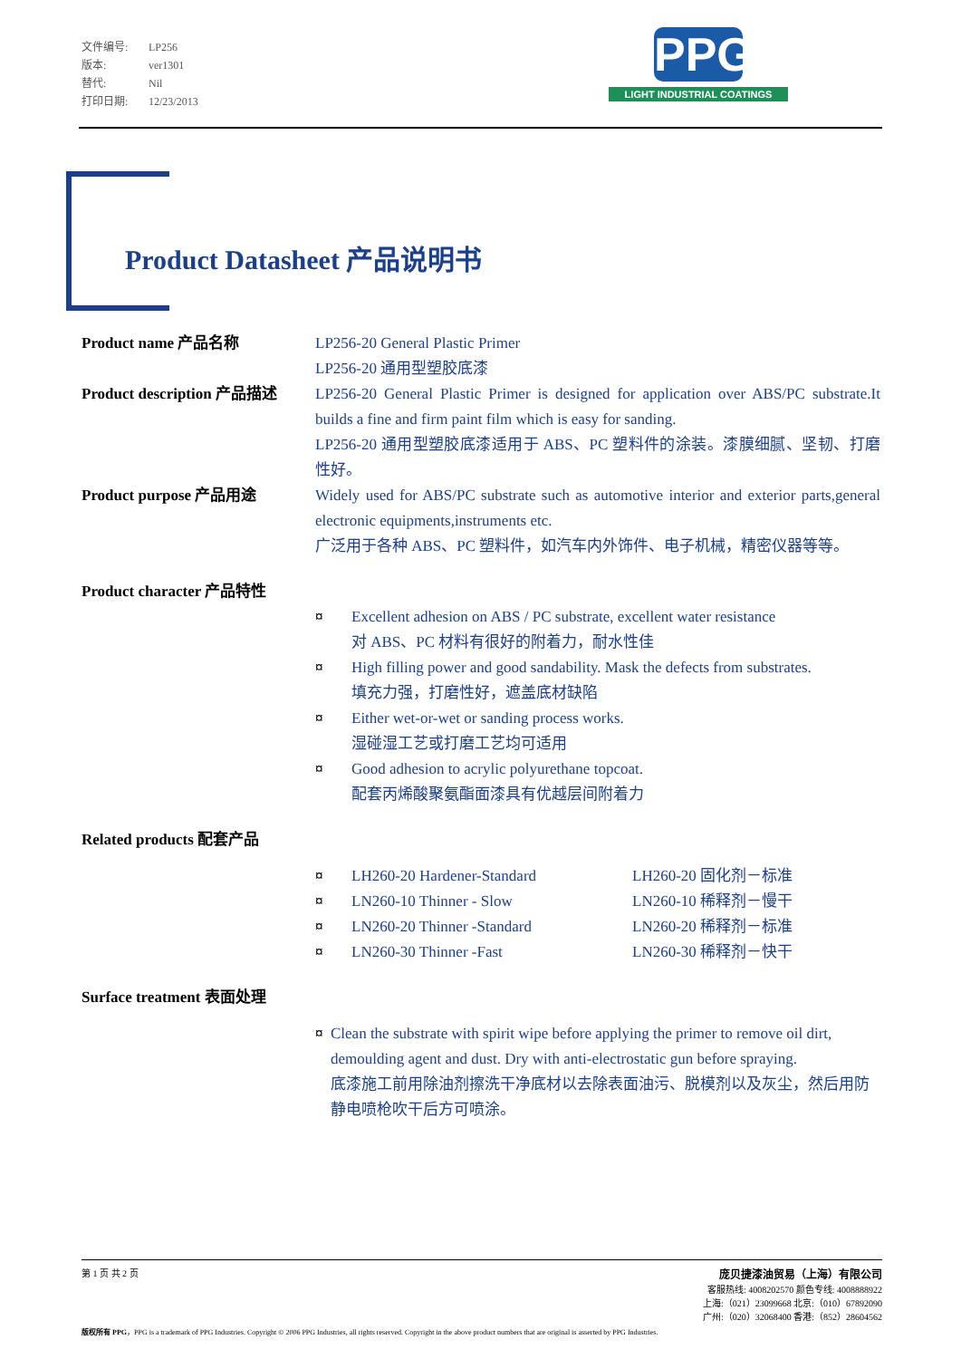文件编号: LP256
版本: ver1301
替代: Nil
打印日期: 12/23/2013
PPG
LIGHT INDUSTRIAL COATINGS
Product Datasheet 产品说明书
Product name 产品名称 LP256-20 General Plastic Primer
LP256-20 通用型塑胶底漆
Product description 产品描述
LP256-20 General Plastic Primer is designed for application over ABS/PC substrate.It builds a fine and firm paint film which is easy for sanding.
LP256-20 通用型塑胶底漆适用于 ABS、PC 塑料件的涂装。漆膜细腻、坚韧、打磨性好。
Product purpose 产品用途 Widely used for ABS/PC substrate such as automotive interior and exterior parts,general electronic equipments,instruments etc.
广泛用于各种 ABS、PC 塑料件，如汽车内外饰件、电子机械，精密仪器等等。
Product character 产品特性
¤ Excellent adhesion on ABS / PC substrate, excellent water resistance
对 ABS、PC 材料有很好的附着力，耐水性佳
¤ High filling power and good sandability. Mask the defects from substrates.
填充力强，打磨性好，遮盖底材缺陷
¤ Either wet-or-wet or sanding process works.
湿碰湿工艺或打磨工艺均可适用
¤ Good adhesion to acrylic polyurethane topcoat.
配套丙烯酸聚氨酯面漆具有优越层间附着力
Related products 配套产品
¤ LH260-20 Hardener-Standard LH260-20 固化剂－标准
¤ LN260-10 Thinner - Slow LN260-10 稀释剂－慢干
¤ LN260-20 Thinner -Standard LN260-20 稀释剂－标准
¤ LN260-30 Thinner -Fast LN260-30 稀释剂－快干
Surface treatment 表面处理
¤ Clean the substrate with spirit wipe before applying the primer to remove oil dirt, demoulding agent and dust. Dry with anti-electrostatic gun before spraying.
底漆施工前用除油剂擦洗干净底材以去除表面油污、脱模剂以及灰尘，然后用防静电喷枪吹干后方可喷涂。
第 1 页 共 2 页
庞贝捷漆油贸易（上海）有限公司
客服热线: 4008202570 颜色专线: 4008888922
上海:（021）23099668 北京:（010）67892090
广州:（020）32068400 香港:（852）28604562
版权所有 PPG，PPG is a trademark of PPG Industries. Copyright © 2006 PPG Industries, all rights reserved. Copyright in the above product numbers that are original is asserted by PPG Industries.